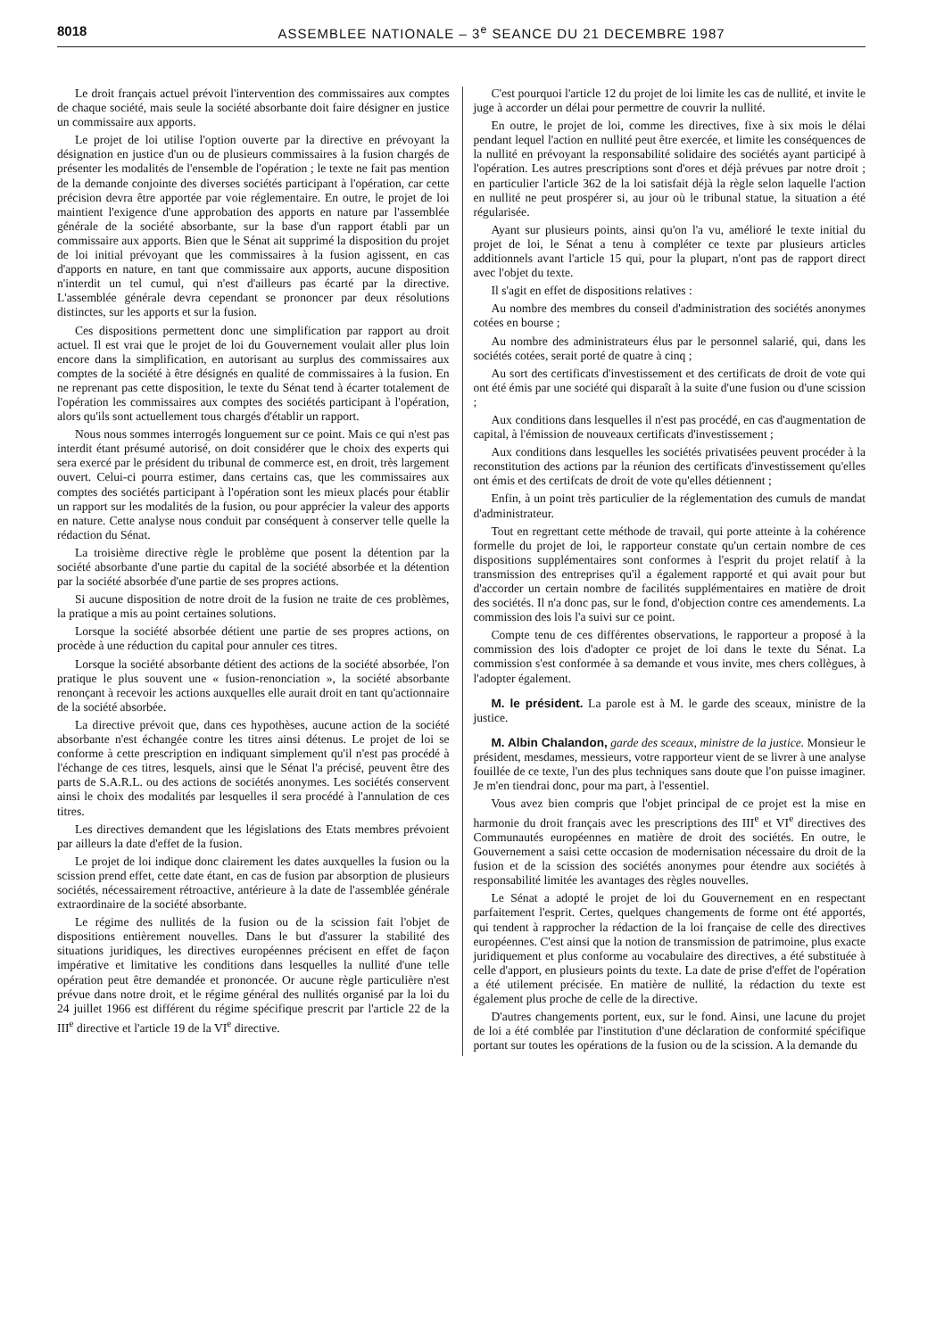8018 ASSEMBLEE NATIONALE – 3<sup>e</sup> SEANCE DU 21 DECEMBRE 1987
Le droit français actuel prévoit l'intervention des commissaires aux comptes de chaque société, mais seule la société absorbante doit faire désigner en justice un commissaire aux apports.
Le projet de loi utilise l'option ouverte par la directive en prévoyant la désignation en justice d'un ou de plusieurs commissaires à la fusion chargés de présenter les modalités de l'ensemble de l'opération ; le texte ne fait pas mention de la demande conjointe des diverses sociétés participant à l'opération, car cette précision devra être apportée par voie réglementaire. En outre, le projet de loi maintient l'exigence d'une approbation des apports en nature par l'assemblée générale de la société absorbante, sur la base d'un rapport établi par un commissaire aux apports. Bien que le Sénat ait supprimé la disposition du projet de loi initial prévoyant que les commissaires à la fusion agissent, en cas d'apports en nature, en tant que commissaire aux apports, aucune disposition n'interdit un tel cumul, qui n'est d'ailleurs pas écarté par la directive. L'assemblée générale devra cependant se prononcer par deux résolutions distinctes, sur les apports et sur la fusion.
Ces dispositions permettent donc une simplification par rapport au droit actuel. Il est vrai que le projet de loi du Gouvernement voulait aller plus loin encore dans la simplification, en autorisant au surplus des commissaires aux comptes de la société à être désignés en qualité de commissaires à la fusion. En ne reprenant pas cette disposition, le texte du Sénat tend à écarter totalement de l'opération les commissaires aux comptes des sociétés participant à l'opération, alors qu'ils sont actuellement tous chargés d'établir un rapport.
Nous nous sommes interrogés longuement sur ce point. Mais ce qui n'est pas interdit étant présumé autorisé, on doit considérer que le choix des experts qui sera exercé par le président du tribunal de commerce est, en droit, très largement ouvert. Celui-ci pourra estimer, dans certains cas, que les commissaires aux comptes des sociétés participant à l'opération sont les mieux placés pour établir un rapport sur les modalités de la fusion, ou pour apprécier la valeur des apports en nature. Cette analyse nous conduit par conséquent à conserver telle quelle la rédaction du Sénat.
La troisième directive règle le problème que posent la détention par la société absorbante d'une partie du capital de la société absorbée et la détention par la société absorbée d'une partie de ses propres actions.
Si aucune disposition de notre droit de la fusion ne traite de ces problèmes, la pratique a mis au point certaines solutions.
Lorsque la société absorbée détient une partie de ses propres actions, on procède à une réduction du capital pour annuler ces titres.
Lorsque la société absorbante détient des actions de la société absorbée, l'on pratique le plus souvent une « fusion-renonciation », la société absorbante renonçant à recevoir les actions auxquelles elle aurait droit en tant qu'actionnaire de la société absorbée.
La directive prévoit que, dans ces hypothèses, aucune action de la société absorbante n'est échangée contre les titres ainsi détenus. Le projet de loi se conforme à cette prescription en indiquant simplement qu'il n'est pas procédé à l'échange de ces titres, lesquels, ainsi que le Sénat l'a précisé, peuvent être des parts de S.A.R.L. ou des actions de sociétés anonymes. Les sociétés conservent ainsi le choix des modalités par lesquelles il sera procédé à l'annulation de ces titres.
Les directives demandent que les législations des Etats membres prévoient par ailleurs la date d'effet de la fusion.
Le projet de loi indique donc clairement les dates auxquelles la fusion ou la scission prend effet, cette date étant, en cas de fusion par absorption de plusieurs sociétés, nécessairement rétroactive, antérieure à la date de l'assemblée générale extraordinaire de la société absorbante.
Le régime des nullités de la fusion ou de la scission fait l'objet de dispositions entièrement nouvelles. Dans le but d'assurer la stabilité des situations juridiques, les directives européennes précisent en effet de façon impérative et limitative les conditions dans lesquelles la nullité d'une telle opération peut être demandée et prononcée. Or aucune règle particulière n'est prévue dans notre droit, et le régime général des nullités organisé par la loi du 24 juillet 1966 est différent du régime spécifique prescrit par l'article 22 de la III<sup>e</sup> directive et l'article 19 de la VI<sup>e</sup> directive.
C'est pourquoi l'article 12 du projet de loi limite les cas de nullité, et invite le juge à accorder un délai pour permettre de couvrir la nullité.
En outre, le projet de loi, comme les directives, fixe à six mois le délai pendant lequel l'action en nullité peut être exercée, et limite les conséquences de la nullité en prévoyant la responsabilité solidaire des sociétés ayant participé à l'opération. Les autres prescriptions sont d'ores et déjà prévues par notre droit ; en particulier l'article 362 de la loi satisfait déjà la règle selon laquelle l'action en nullité ne peut prospérer si, au jour où le tribunal statue, la situation a été régularisée.
Ayant sur plusieurs points, ainsi qu'on l'a vu, amélioré le texte initial du projet de loi, le Sénat a tenu à compléter ce texte par plusieurs articles additionnels avant l'article 15 qui, pour la plupart, n'ont pas de rapport direct avec l'objet du texte.
Il s'agit en effet de dispositions relatives :
Au nombre des membres du conseil d'administration des sociétés anonymes cotées en bourse ;
Au nombre des administrateurs élus par le personnel salarié, qui, dans les sociétés cotées, serait porté de quatre à cinq ;
Au sort des certificats d'investissement et des certificats de droit de vote qui ont été émis par une société qui disparaît à la suite d'une fusion ou d'une scission ;
Aux conditions dans lesquelles il n'est pas procédé, en cas d'augmentation de capital, à l'émission de nouveaux certificats d'investissement ;
Aux conditions dans lesquelles les sociétés privatisées peuvent procéder à la reconstitution des actions par la réunion des certificats d'investissement qu'elles ont émis et des certifcats de droit de vote qu'elles détiennent ;
Enfin, à un point très particulier de la réglementation des cumuls de mandat d'administrateur.
Tout en regrettant cette méthode de travail, qui porte atteinte à la cohérence formelle du projet de loi, le rapporteur constate qu'un certain nombre de ces dispositions supplémentaires sont conformes à l'esprit du projet relatif à la transmission des entreprises qu'il a également rapporté et qui avait pour but d'accorder un certain nombre de facilités supplémentaires en matière de droit des sociétés. Il n'a donc pas, sur le fond, d'objection contre ces amendements. La commission des lois l'a suivi sur ce point.
Compte tenu de ces différentes observations, le rapporteur a proposé à la commission des lois d'adopter ce projet de loi dans le texte du Sénat. La commission s'est conformée à sa demande et vous invite, mes chers collègues, à l'adopter également.
M. le président. La parole est à M. le garde des sceaux, ministre de la justice.
M. Albin Chalandon, garde des sceaux, ministre de la justice. Monsieur le président, mesdames, messieurs, votre rapporteur vient de se livrer à une analyse fouillée de ce texte, l'un des plus techniques sans doute que l'on puisse imaginer. Je m'en tiendrai donc, pour ma part, à l'essentiel.
Vous avez bien compris que l'objet principal de ce projet est la mise en harmonie du droit français avec les prescriptions des III<sup>e</sup> et VI<sup>e</sup> directives des Communautés européennes en matière de droit des sociétés. En outre, le Gouvernement a saisi cette occasion de modernisation nécessaire du droit de la fusion et de la scission des sociétés anonymes pour étendre aux sociétés à responsabilité limitée les avantages des règles nouvelles.
Le Sénat a adopté le projet de loi du Gouvernement en en respectant parfaitement l'esprit. Certes, quelques changements de forme ont été apportés, qui tendent à rapprocher la rédaction de la loi française de celle des directives européennes. C'est ainsi que la notion de transmission de patrimoine, plus exacte juridiquement et plus conforme au vocabulaire des directives, a été substituée à celle d'apport, en plusieurs points du texte. La date de prise d'effet de l'opération a été utilement précisée. En matière de nullité, la rédaction du texte est également plus proche de celle de la directive.
D'autres changements portent, eux, sur le fond. Ainsi, une lacune du projet de loi a été comblée par l'institution d'une déclaration de conformité spécifique portant sur toutes les opérations de la fusion ou de la scission. A la demande du